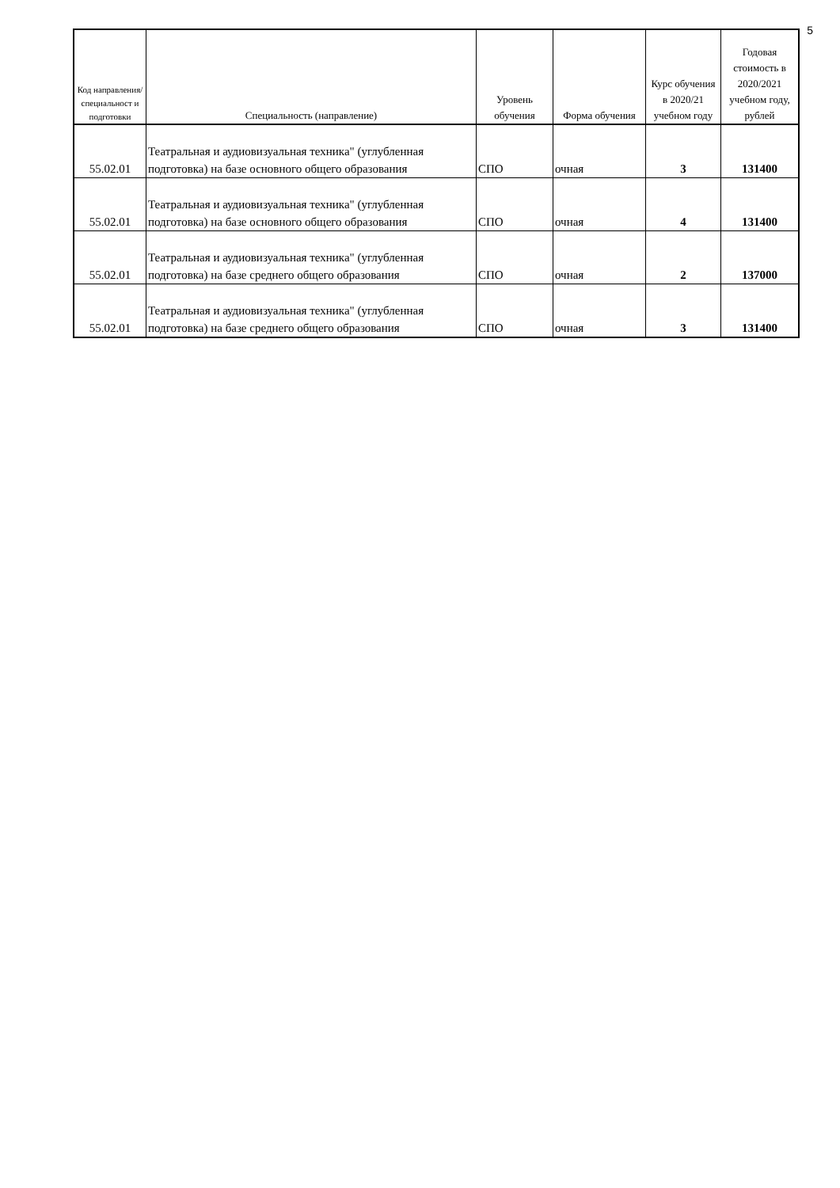5
| Код направления/ специальност и подготовки | Специальность (направление) | Уровень обучения | Форма обучения | Курс обучения в 2020/21 учебном году | Годовая стоимость в 2020/2021 учебном году, рублей |
| --- | --- | --- | --- | --- | --- |
| 55.02.01 | Театральная и аудиовизуальная техника" (углубленная подготовка) на базе основного общего образования | СПО | очная | 3 | 131400 |
| 55.02.01 | Театральная и аудиовизуальная техника" (углубленная подготовка) на базе основного общего образования | СПО | очная | 4 | 131400 |
| 55.02.01 | Театральная и аудиовизуальная техника" (углубленная подготовка) на базе среднего общего образования | СПО | очная | 2 | 137000 |
| 55.02.01 | Театральная и аудиовизуальная техника" (углубленная подготовка) на базе среднего общего образования | СПО | очная | 3 | 131400 |